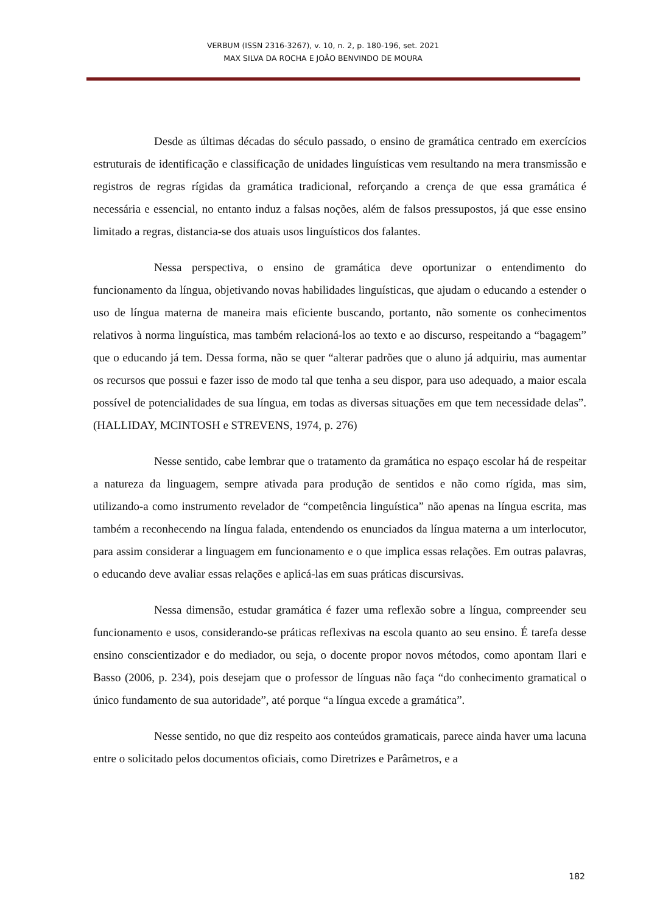VERBUM (ISSN 2316-3267), v. 10, n. 2, p. 180-196, set. 2021
MAX SILVA DA ROCHA E JOÃO BENVINDO DE MOURA
Desde as últimas décadas do século passado, o ensino de gramática centrado em exercícios estruturais de identificação e classificação de unidades linguísticas vem resultando na mera transmissão e registros de regras rígidas da gramática tradicional, reforçando a crença de que essa gramática é necessária e essencial, no entanto induz a falsas noções, além de falsos pressupostos, já que esse ensino limitado a regras, distancia-se dos atuais usos linguísticos dos falantes.
Nessa perspectiva, o ensino de gramática deve oportunizar o entendimento do funcionamento da língua, objetivando novas habilidades linguísticas, que ajudam o educando a estender o uso de língua materna de maneira mais eficiente buscando, portanto, não somente os conhecimentos relativos à norma linguística, mas também relacioná-los ao texto e ao discurso, respeitando a “bagagem” que o educando já tem. Dessa forma, não se quer “alterar padrões que o aluno já adquiriu, mas aumentar os recursos que possui e fazer isso de modo tal que tenha a seu dispor, para uso adequado, a maior escala possível de potencialidades de sua língua, em todas as diversas situações em que tem necessidade delas”. (HALLIDAY, MCINTOSH e STREVENS, 1974, p. 276)
Nesse sentido, cabe lembrar que o tratamento da gramática no espaço escolar há de respeitar a natureza da linguagem, sempre ativada para produção de sentidos e não como rígida, mas sim, utilizando-a como instrumento revelador de “competência linguística” não apenas na língua escrita, mas também a reconhecendo na língua falada, entendendo os enunciados da língua materna a um interlocutor, para assim considerar a linguagem em funcionamento e o que implica essas relações. Em outras palavras, o educando deve avaliar essas relações e aplicá-las em suas práticas discursivas.
Nessa dimensão, estudar gramática é fazer uma reflexão sobre a língua, compreender seu funcionamento e usos, considerando-se práticas reflexivas na escola quanto ao seu ensino. É tarefa desse ensino conscientizador e do mediador, ou seja, o docente propor novos métodos, como apontam Ilari e Basso (2006, p. 234), pois desejam que o professor de línguas não faça “do conhecimento gramatical o único fundamento de sua autoridade”, até porque “a língua excede a gramática”.
Nesse sentido, no que diz respeito aos conteúdos gramaticais, parece ainda haver uma lacuna entre o solicitado pelos documentos oficiais, como Diretrizes e Parâmetros, e a
182